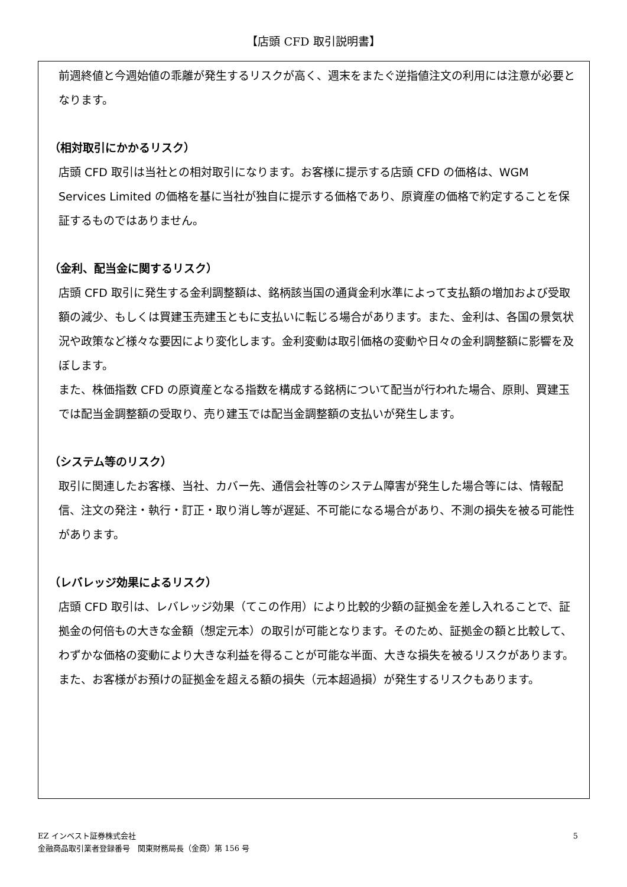【店頭 CFD 取引説明書】
前週終値と今週始値の乖離が発生するリスクが高く、週末をまたぐ逆指値注文の利用には注意が必要となります。
（相対取引にかかるリスク）
店頭 CFD 取引は当社との相対取引になります。お客様に提示する店頭 CFD の価格は、WGM Services Limited の価格を基に当社が独自に提示する価格であり、原資産の価格で約定することを保証するものではありません。
（金利、配当金に関するリスク）
店頭 CFD 取引に発生する金利調整額は、銘柄該当国の通貨金利水準によって支払額の増加および受取額の減少、もしくは買建玉売建玉ともに支払いに転じる場合があります。また、金利は、各国の景気状況や政策など様々な要因により変化します。金利変動は取引価格の変動や日々の金利調整額に影響を及ぼします。
また、株価指数 CFD の原資産となる指数を構成する銘柄について配当が行われた場合、原則、買建玉では配当金調整額の受取り、売り建玉では配当金調整額の支払いが発生します。
（システム等のリスク）
取引に関連したお客様、当社、カバー先、通信会社等のシステム障害が発生した場合等には、情報配信、注文の発注・執行・訂正・取り消し等が遅延、不可能になる場合があり、不測の損失を被る可能性があります。
（レバレッジ効果によるリスク）
店頭 CFD 取引は、レバレッジ効果（てこの作用）により比較的少額の証拠金を差し入れることで、証拠金の何倍もの大きな金額（想定元本）の取引が可能となります。そのため、証拠金の額と比較して、わずかな価格の変動により大きな利益を得ることが可能な半面、大きな損失を被るリスクがあります。また、お客様がお預けの証拠金を超える額の損失（元本超過損）が発生するリスクもあります。
EZ インベスト証券株式会社
金融商品取引業者登録番号　関東財務局長（金商）第 156 号
5